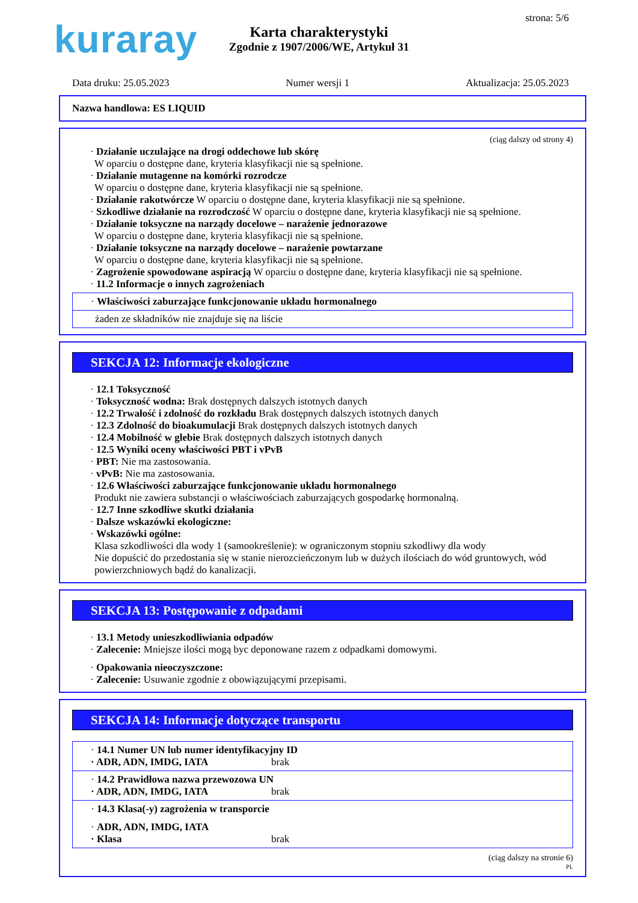kuraray strona: 5/6
Karta charakterystyki
Zgodnie z 1907/2006/WE, Artykuł 31
Data druku: 25.05.2023 Numer wersji 1 Aktualizacja: 25.05.2023
Nazwa handlowa: ES LIQUID
(ciąg dalszy od strony 4)
· Działanie uczulające na drogi oddechowe lub skórę
W oparciu o dostępne dane, kryteria klasyfikacji nie są spełnione.
· Działanie mutagenne na komórki rozrodcze
W oparciu o dostępne dane, kryteria klasyfikacji nie są spełnione.
· Działanie rakotwórcze W oparciu o dostępne dane, kryteria klasyfikacji nie są spełnione.
· Szkodliwe działanie na rozrodczość W oparciu o dostępne dane, kryteria klasyfikacji nie są spełnione.
· Działanie toksyczne na narządy docelowe – narażenie jednorazowe
W oparciu o dostępne dane, kryteria klasyfikacji nie są spełnione.
· Działanie toksyczne na narządy docelowe – narażenie powtarzane
W oparciu o dostępne dane, kryteria klasyfikacji nie są spełnione.
· Zagrożenie spowodowane aspiracją W oparciu o dostępne dane, kryteria klasyfikacji nie są spełnione.
· 11.2 Informacje o innych zagrożeniach
· Właściwości zaburzające funkcjonowanie układu hormonalnego
żaden ze składników nie znajduje się na liście
SEKCJA 12: Informacje ekologiczne
· 12.1 Toksyczność
· Toksyczność wodna: Brak dostępnych dalszych istotnych danych
· 12.2 Trwałość i zdolność do rozkładu Brak dostępnych dalszych istotnych danych
· 12.3 Zdolność do bioakumulacji Brak dostępnych dalszych istotnych danych
· 12.4 Mobilność w glebie Brak dostępnych dalszych istotnych danych
· 12.5 Wyniki oceny właściwości PBT i vPvB
· PBT: Nie ma zastosowania.
· vPvB: Nie ma zastosowania.
· 12.6 Właściwości zaburzające funkcjonowanie układu hormonalnego
Produkt nie zawiera substancji o właściwościach zaburzających gospodarkę hormonalną.
· 12.7 Inne szkodliwe skutki działania
· Dalsze wskazówki ekologiczne:
· Wskazówki ogólne:
Klasa szkodliwości dla wody 1 (samookreślenie): w ograniczonym stopniu szkodliwy dla wody
Nie dopuścić do przedostania się w stanie nierozcieńczonym lub w dużych ilościach do wód gruntowych, wód powierzchniowych bądź do kanalizacji.
SEKCJA 13: Postępowanie z odpadami
· 13.1 Metody unieszkodliwiania odpadów
· Zalecenie: Mniejsze ilości mogą byc deponowane razem z odpadkami domowymi.
· Opakowania nieoczyszczone:
· Zalecenie: Usuwanie zgodnie z obowiązującymi przepisami.
SEKCJA 14: Informacje dotyczące transportu
· 14.1 Numer UN lub numer identyfikacyjny ID
· ADR, ADN, IMDG, IATA brak
· 14.2 Prawidłowa nazwa przewozowa UN
· ADR, ADN, IMDG, IATA brak
· 14.3 Klasa(-y) zagrożenia w transporcie
· ADR, ADN, IMDG, IATA
· Klasa brak
(ciąg dalszy na stronie 6)
PL